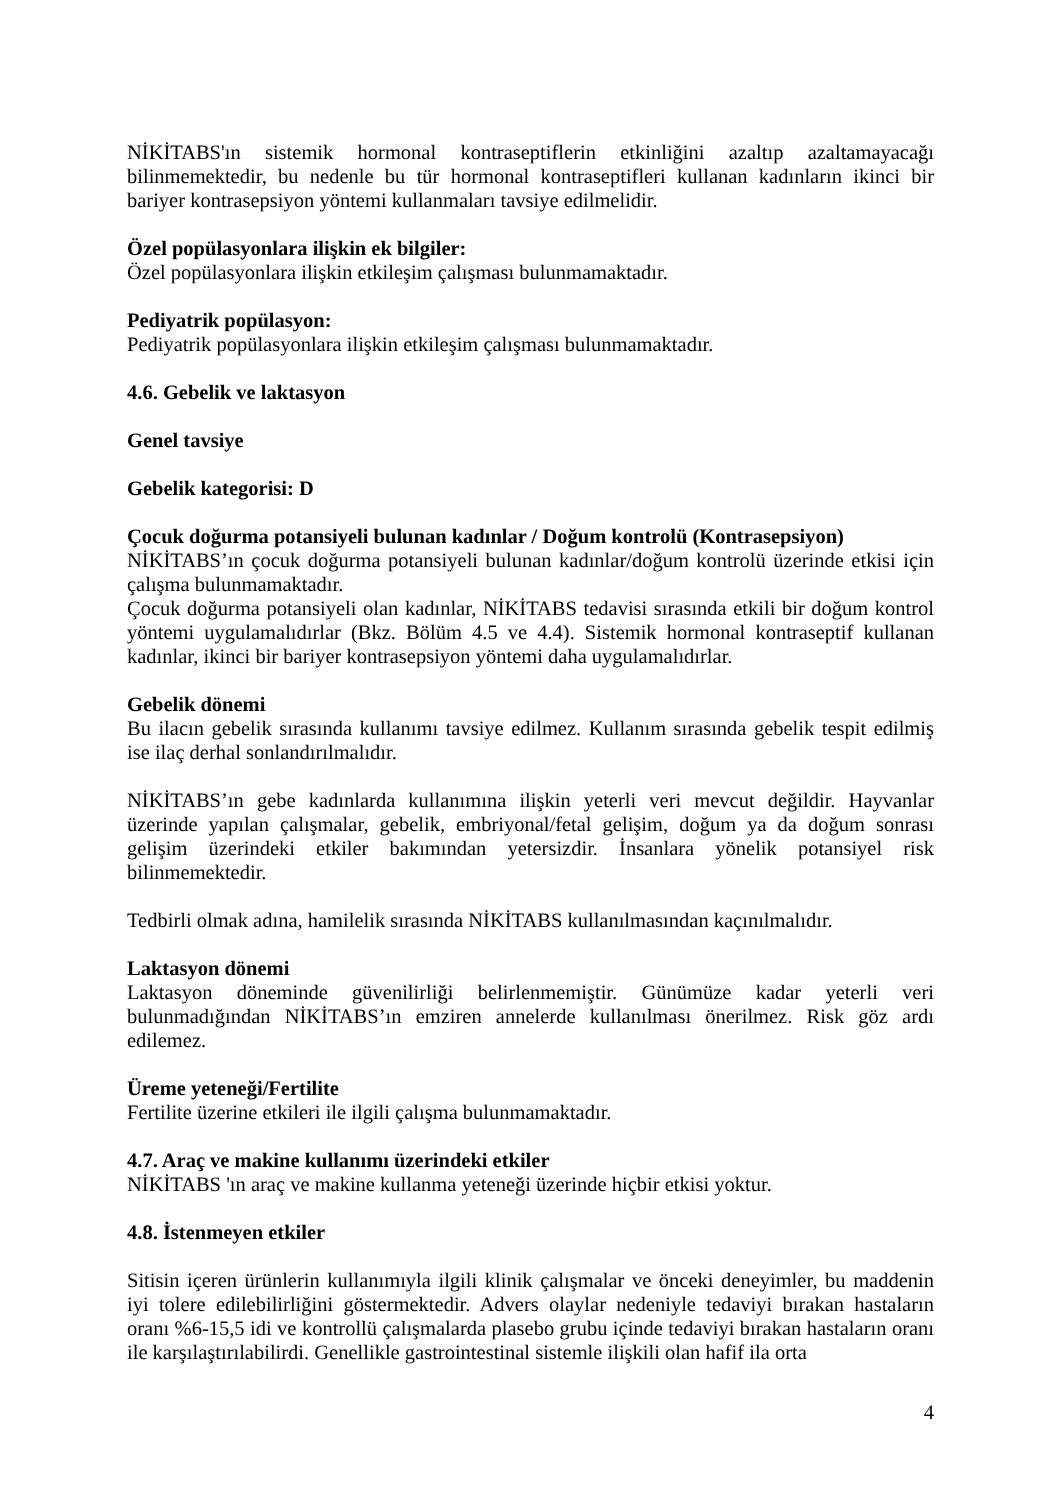NİKİTABS'ın sistemik hormonal kontraseptiflerin etkinliğini azaltıp azaltamayacağı bilinmemektedir, bu nedenle bu tür hormonal kontraseptifleri kullanan kadınların ikinci bir bariyer kontrasepsiyon yöntemi kullanmaları tavsiye edilmelidir.
Özel popülasyonlara ilişkin ek bilgiler:
Özel popülasyonlara ilişkin etkileşim çalışması bulunmamaktadır.
Pediyatrik popülasyon:
Pediyatrik popülasyonlara ilişkin etkileşim çalışması bulunmamaktadır.
4.6. Gebelik ve laktasyon
Genel tavsiye
Gebelik kategorisi: D
Çocuk doğurma potansiyeli bulunan kadınlar / Doğum kontrolü (Kontrasepsiyon)
NİKİTABS’ın çocuk doğurma potansiyeli bulunan kadınlar/doğum kontrolü üzerinde etkisi için çalışma bulunmamaktadır.
Çocuk doğurma potansiyeli olan kadınlar, NİKİTABS tedavisi sırasında etkili bir doğum kontrol yöntemi uygulamalıdırlar (Bkz. Bölüm 4.5 ve 4.4). Sistemik hormonal kontraseptif kullanan kadınlar, ikinci bir bariyer kontrasepsiyon yöntemi daha uygulamalıdırlar.
Gebelik dönemi
Bu ilacın gebelik sırasında kullanımı tavsiye edilmez. Kullanım sırasında gebelik tespit edilmiş ise ilaç derhal sonlandırılmalıdır.
NİKİTABS’ın gebe kadınlarda kullanımına ilişkin yeterli veri mevcut değildir. Hayvanlar üzerinde yapılan çalışmalar, gebelik, embriyonal/fetal gelişim, doğum ya da doğum sonrası gelişim üzerindeki etkiler bakımından yetersizdir. İnsanlara yönelik potansiyel risk bilinmemektedir.
Tedbirli olmak adına, hamilelik sırasında NİKİTABS kullanılmasından kaçınılmalıdır.
Laktasyon dönemi
Laktasyon döneminde güvenilirliği belirlenmemiştir. Günümüze kadar yeterli veri bulunmadığından NİKİTABS’ın emziren annelerde kullanılması önerilmez. Risk göz ardı edilemez.
Üreme yeteneği/Fertilite
Fertilite üzerine etkileri ile ilgili çalışma bulunmamaktadır.
4.7. Araç ve makine kullanımı üzerindeki etkiler
NİKİTABS 'ın araç ve makine kullanma yeteneği üzerinde hiçbir etkisi yoktur.
4.8. İstenmeyen etkiler
Sitisin içeren ürünlerin kullanımıyla ilgili klinik çalışmalar ve önceki deneyimler, bu maddenin iyi tolere edilebilirliğini göstermektedir. Advers olaylar nedeniyle tedaviyi bırakan hastaların oranı %6-15,5 idi ve kontrollü çalışmalarda plasebo grubu içinde tedaviyi bırakan hastaların oranı ile karşılaştırılabilirdi. Genellikle gastrointestinal sistemle ilişkili olan hafif ila orta
4